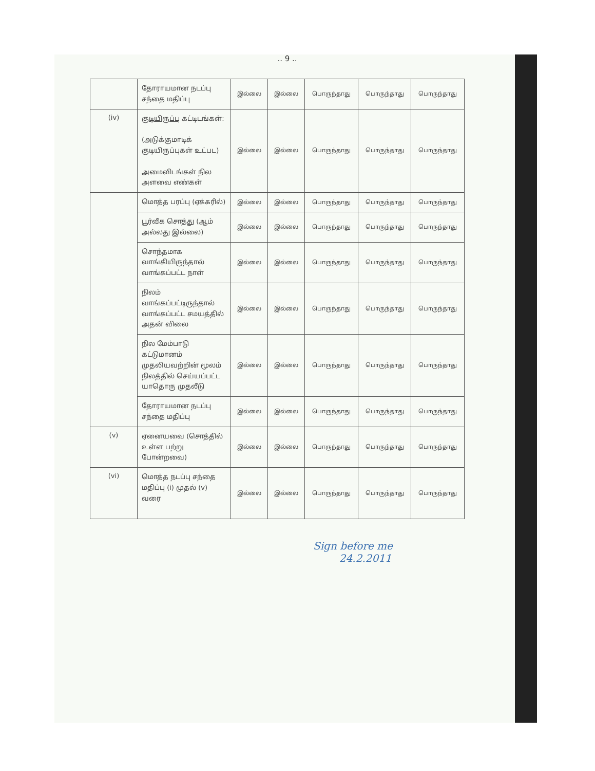.. 9 ..
| | தோராயமான நடப்பு சந்தை மதிப்பு | இல்லை | இல்லை | பொருந்தாது | பொருந்தாது | பொருந்தாது |
| (iv) | குடியிருப்பு கட்டிடங்கள்: (அடுக்குமாடிக் குடியிருப்புகள் உட்பட) அமைவிடங்கள் நில அளவை எண்கள் | இல்லை | இல்லை | பொருந்தாது | பொருந்தாது | பொருந்தாது |
| | மொத்த பரப்பு (ஏக்கரில்) | இல்லை | இல்லை | பொருந்தாது | பொருந்தாது | பொருந்தாது |
| | பூர்வீக சொத்து (ஆம் அல்லது இல்லை) | இல்லை | இல்லை | பொருந்தாது | பொருந்தாது | பொருந்தாது |
| | சொந்தமாக வாங்கியிருந்தால் வாங்கப்பட்ட நாள் | இல்லை | இல்லை | பொருந்தாது | பொருந்தாது | பொருந்தாது |
| | நிலம் வாங்கப்பட்டிருந்தால் வாங்கப்பட்ட சமயத்தில் அதன் விலை | இல்லை | இல்லை | பொருந்தாது | பொருந்தாது | பொருந்தாது |
| | நில மேம்பாடு கட்டுமானம் முதலியவற்றின் மூலம் நிலத்தில் செய்யப்பட்ட யாதொரு முதலீடு | இல்லை | இல்லை | பொருந்தாது | பொருந்தாது | பொருந்தாது |
| | தோராயமான நடப்பு சந்தை மதிப்பு | இல்லை | இல்லை | பொருந்தாது | பொருந்தாது | பொருந்தாது |
| (v) | ஏனையவை (சொத்தில் உள்ள பற்று போன்றவை) | இல்லை | இல்லை | பொருந்தாது | பொருந்தாது | பொருந்தாது |
| (vi) | மொத்த நடப்பு சந்தை மதிப்பு (i) முதல் (v) வரை | இல்லை | இல்லை | பொருந்தாது | பொருந்தாது | பொருந்தாது |
Sign before me
24.2.2011